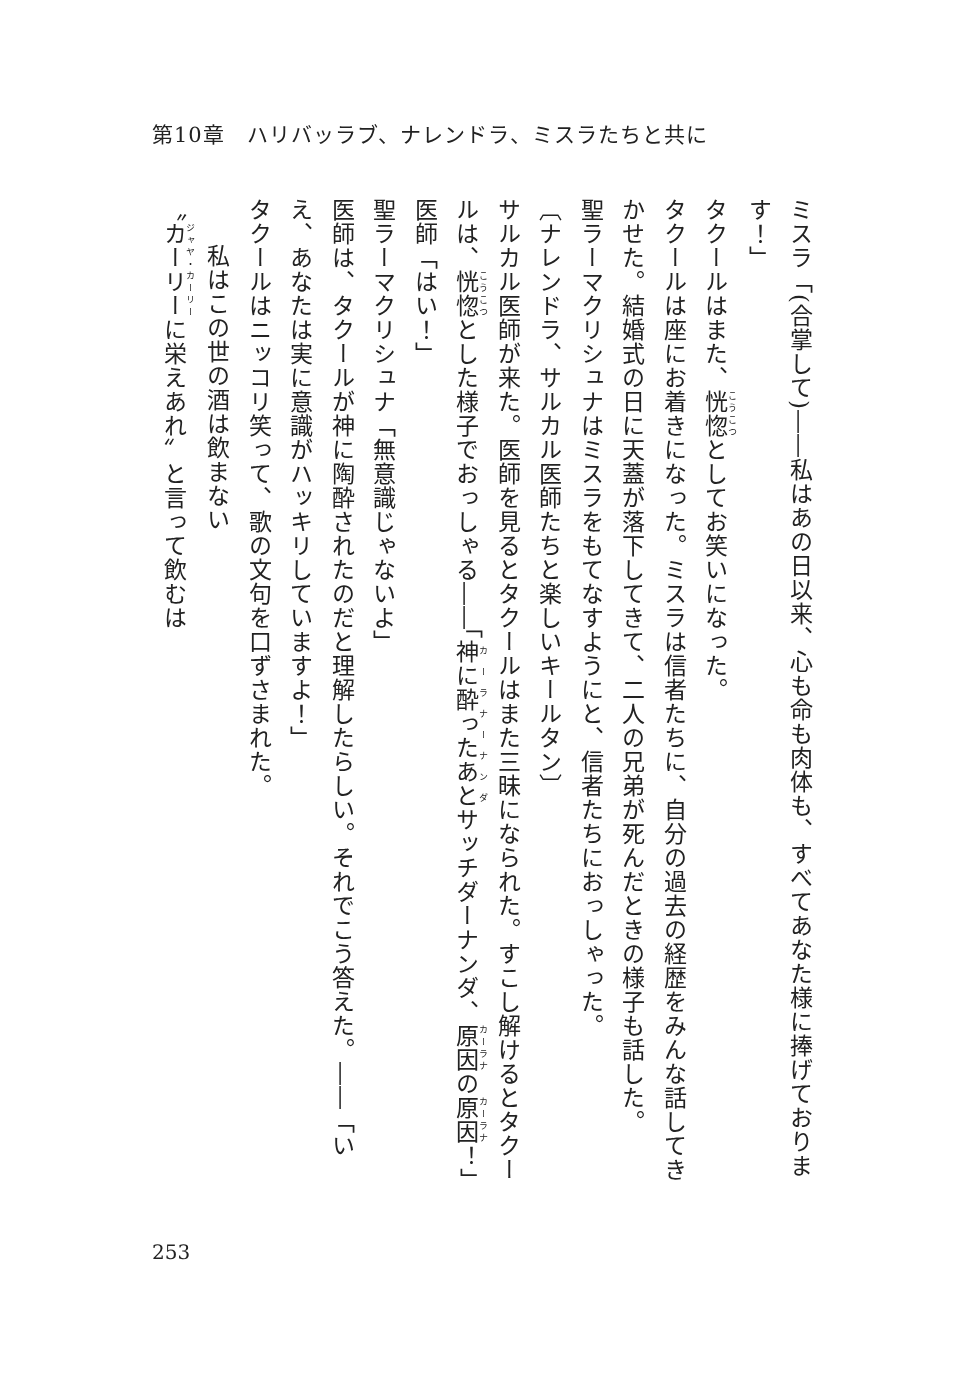第10章　ハリバッラブ、ナレンドラ、ミスラたちと共に
ミスラ「(合掌して)――私はあの日以来、心も命も肉体も、すべてあなた様に捧げております！」
タクールはまた、恍惚としてお笑いになった。
タクールは座にお着きになった。ミスラは信者たちに、自分の過去の経歴をみんな話してきかせた。結婚式の日に天蓋が落下してきて、二人の兄弟が死んだときの様子も話した。
聖ラーマクリシュナはミスラをもてなすようにと、信者たちにおっしゃった。
〔ナレンドラ、サルカル医師たちと楽しいキールタン〕
サルカル医師が来た。医師を見るとタクールはまた三昧になられた。すこし解けるとタクールは、恍惚とした様子でおっしゃる――「神に酔ったあとサッチダーナンダ、原因の原因！」
医師「はい！」
聖ラーマクリシュナ「無意識じゃないよ」
医師は、タクールが神に陶酔されたのだと理解したらしい。それでこう答えた。――「いえ、あなたは実に意識がハッキリしていますよ！」
タクールはニッコリ笑って、歌の文句を口ずさまれた。
私はこの世の酒は飲まない
〝カーリーに栄えあれ〟と言って飲むは
253